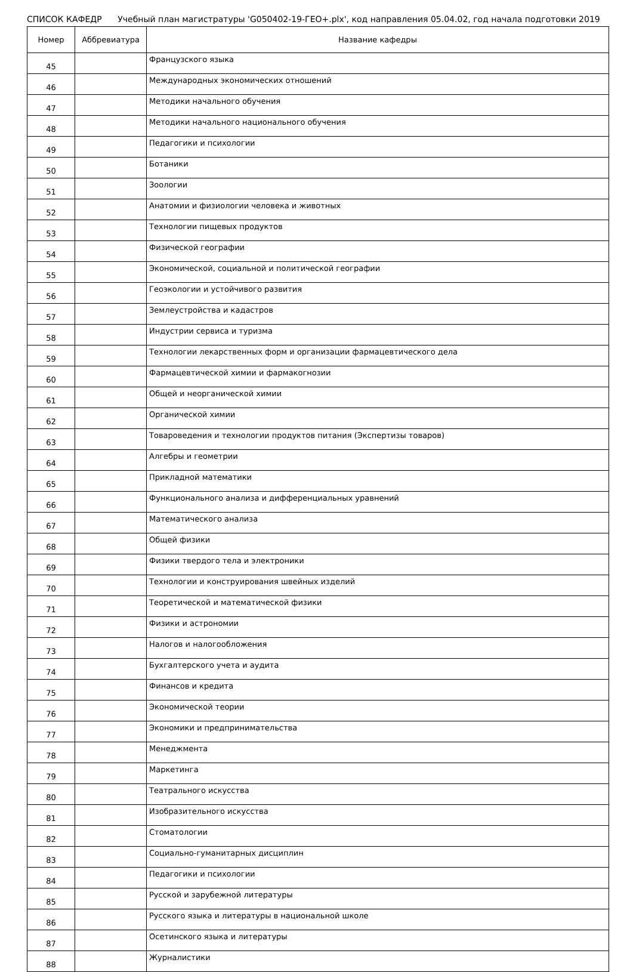СПИСОК КАФЕДР Учебный план магистратуры 'G050402-19-ГЕО+.plx', код направления 05.04.02, год начала подготовки 2019
| Номер | Аббревиатура | Название кафедры |
| --- | --- | --- |
| 45 | | Французского языка |
| 46 | | Международных экономических отношений |
| 47 | | Методики начального обучения |
| 48 | | Методики начального национального обучения |
| 49 | | Педагогики и психологии |
| 50 | | Ботаники |
| 51 | | Зоологии |
| 52 | | Анатомии и физиологии человека и животных |
| 53 | | Технологии пищевых продуктов |
| 54 | | Физической географии |
| 55 | | Экономической, социальной и политической географии |
| 56 | | Геоэкологии и устойчивого развития |
| 57 | | Землеустройства и кадастров |
| 58 | | Индустрии сервиса и туризма |
| 59 | | Технологии лекарственных форм и организации фармацевтического дела |
| 60 | | Фармацевтической химии и фармакогнозии |
| 61 | | Общей и неорганической химии |
| 62 | | Органической химии |
| 63 | | Товароведения и технологии продуктов питания (Экспертизы товаров) |
| 64 | | Алгебры и геометрии |
| 65 | | Прикладной математики |
| 66 | | Функционального анализа и дифференциальных уравнений |
| 67 | | Математического анализа |
| 68 | | Общей физики |
| 69 | | Физики твердого тела и электроники |
| 70 | | Технологии и конструирования швейных изделий |
| 71 | | Теоретической и математической физики |
| 72 | | Физики и астрономии |
| 73 | | Налогов и налогообложения |
| 74 | | Бухгалтерского учета и аудита |
| 75 | | Финансов и кредита |
| 76 | | Экономической теории |
| 77 | | Экономики и предпринимательства |
| 78 | | Менеджмента |
| 79 | | Маркетинга |
| 80 | | Театрального искусства |
| 81 | | Изобразительного искусства |
| 82 | | Стоматологии |
| 83 | | Социально-гуманитарных дисциплин |
| 84 | | Педагогики и психологии |
| 85 | | Русской и зарубежной литературы |
| 86 | | Русского языка и литературы в национальной школе |
| 87 | | Осетинского языка и литературы |
| 88 | | Журналистики |